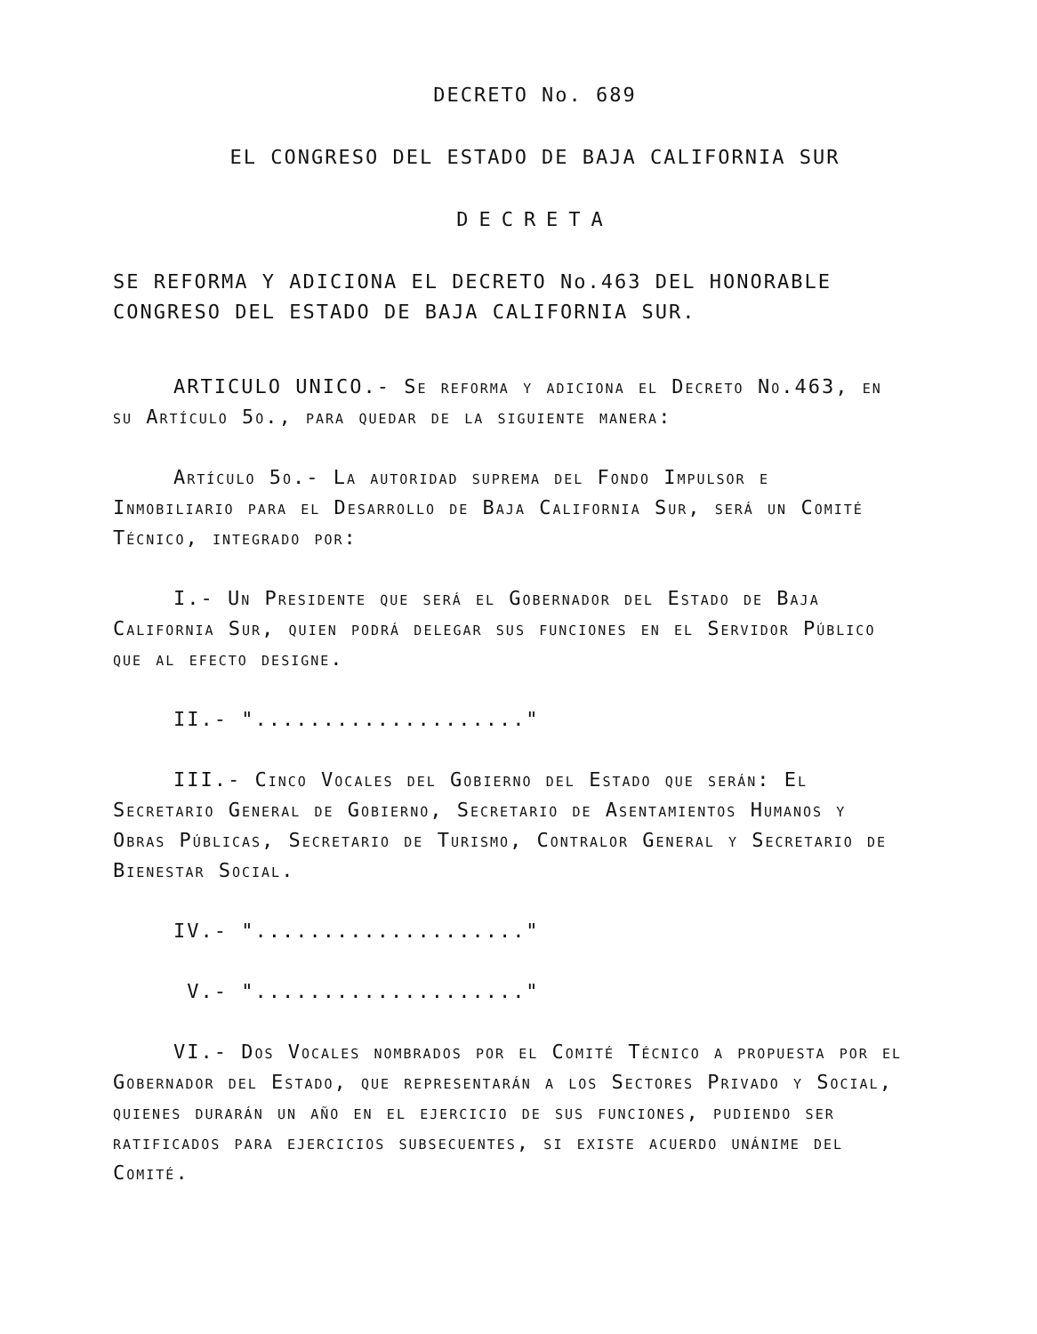DECRETO No. 689
EL CONGRESO DEL ESTADO DE BAJA CALIFORNIA SUR
DECRETA
SE REFORMA Y ADICIONA EL DECRETO No.463 DEL HONORABLE CONGRESO DEL ESTADO DE BAJA CALIFORNIA SUR.
ARTICULO UNICO.- Se reforma y adiciona el Decreto No.463, en su Artículo 5o., para quedar de la siguiente manera:
Artículo 5o.- La autoridad suprema del Fondo Impulsor e Inmobiliario para el Desarrollo de Baja California Sur, será un Comité Técnico, integrado por:
I.- Un Presidente que será el Gobernador del Estado de Baja California Sur, quien podrá delegar sus funciones en el Servidor Público que al efecto designe.
II.- "...................."
III.- Cinco Vocales del Gobierno del Estado que serán: El Secretario General de Gobierno, Secretario de Asentamientos Humanos y Obras Públicas, Secretario de Turismo, Contralor General y Secretario de Bienestar Social.
IV.- "...................."
V.- "...................."
VI.- Dos Vocales nombrados por el Comité Técnico a propuesta por el Gobernador del Estado, que representarán a los Sectores Privado y Social, quienes durarán un año en el ejercicio de sus funciones, pudiendo ser ratificados para ejercicios subsecuentes, si existe acuerdo unánime del Comité.